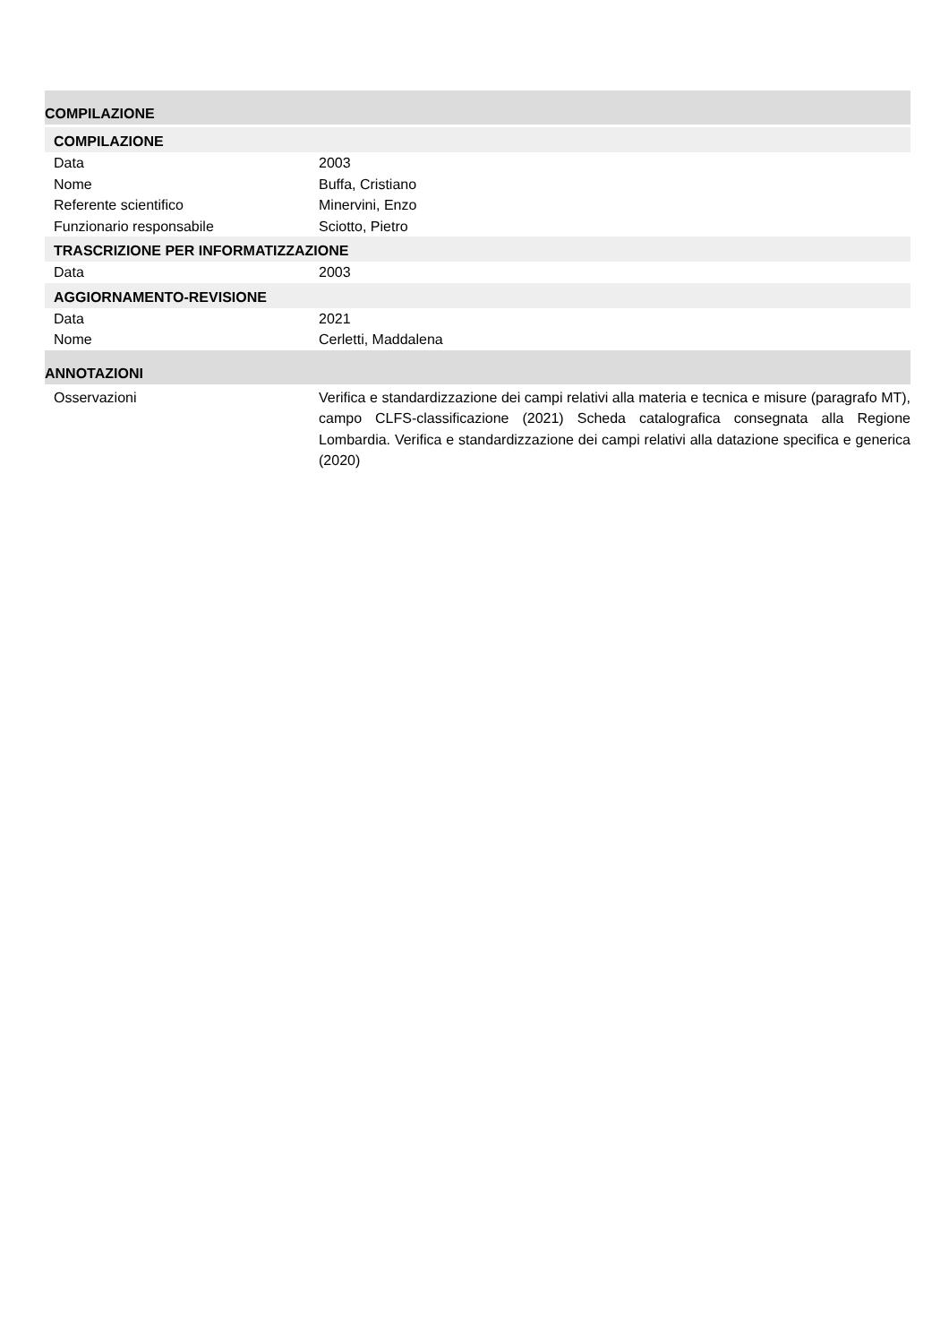COMPILAZIONE
COMPILAZIONE
| Data | 2003 |
| Nome | Buffa, Cristiano |
| Referente scientifico | Minervini, Enzo |
| Funzionario responsabile | Sciotto, Pietro |
TRASCRIZIONE PER INFORMATIZZAZIONE
| Data | 2003 |
AGGIORNAMENTO-REVISIONE
| Data | 2021 |
| Nome | Cerletti, Maddalena |
ANNOTAZIONI
| Osservazioni | Verifica e standardizzazione dei campi relativi alla materia e tecnica e misure (paragrafo MT), campo CLFS-classificazione (2021) Scheda catalografica consegnata alla Regione Lombardia. Verifica e standardizzazione dei campi relativi alla datazione specifica e generica (2020) |